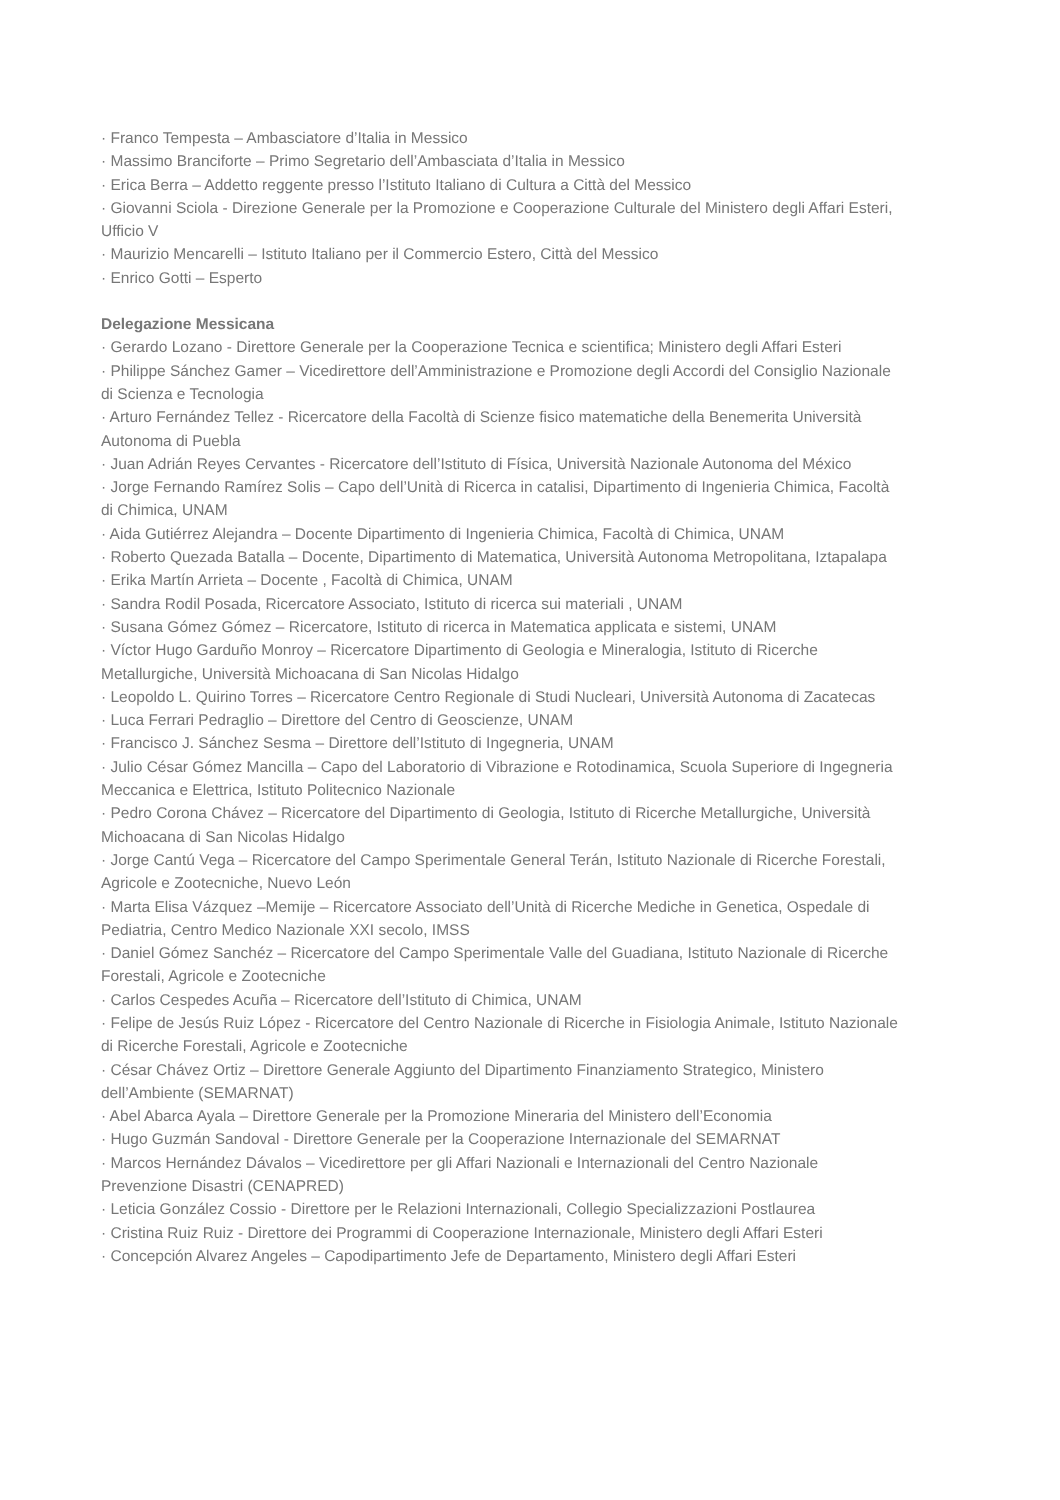· Franco Tempesta – Ambasciatore d’Italia in Messico
· Massimo Branciforte – Primo Segretario dell’Ambasciata d’Italia in Messico
· Erica Berra – Addetto reggente presso l’Istituto Italiano di Cultura a Città del Messico
· Giovanni Sciola - Direzione Generale per la Promozione e Cooperazione Culturale del Ministero degli Affari Esteri, Ufficio V
· Maurizio Mencarelli – Istituto Italiano per il Commercio Estero, Città del Messico
· Enrico Gotti – Esperto
Delegazione Messicana
· Gerardo Lozano - Direttore Generale per la Cooperazione Tecnica e scientifica; Ministero degli Affari Esteri
· Philippe Sánchez Gamer – Vicedirettore dell’Amministrazione e Promozione degli Accordi del Consiglio Nazionale di Scienza e Tecnologia
· Arturo Fernández Tellez - Ricercatore della Facoltà di Scienze fisico matematiche della Benemerita Università Autonoma di Puebla
· Juan Adrián Reyes Cervantes - Ricercatore dell’Istituto di Física, Università Nazionale Autonoma del México
· Jorge Fernando Ramírez Solis – Capo dell’Unità di Ricerca in catalisi, Dipartimento di Ingenieria Chimica, Facoltà di Chimica, UNAM
· Aida Gutiérrez Alejandra – Docente Dipartimento di Ingenieria Chimica, Facoltà di Chimica, UNAM
· Roberto Quezada Batalla – Docente, Dipartimento di Matematica, Università Autonoma Metropolitana, Iztapalapa
· Erika Martín Arrieta – Docente , Facoltà di Chimica, UNAM
· Sandra Rodil Posada, Ricercatore Associato, Istituto di ricerca sui materiali , UNAM
· Susana Gómez Gómez – Ricercatore, Istituto di ricerca in Matematica applicata e sistemi, UNAM
· Víctor Hugo Garduño Monroy – Ricercatore Dipartimento di Geologia e Mineralogia, Istituto di Ricerche Metallurgiche, Università Michoacana di San Nicolas Hidalgo
· Leopoldo L. Quirino Torres – Ricercatore Centro Regionale di Studi Nucleari, Università Autonoma di Zacatecas
· Luca Ferrari Pedraglio – Direttore del Centro di Geoscienze, UNAM
· Francisco J. Sánchez Sesma – Direttore dell’Istituto di Ingegneria, UNAM
· Julio César Gómez Mancilla – Capo del Laboratorio di Vibrazione e Rotodinamica, Scuola Superiore di Ingegneria Meccanica e Elettrica, Istituto Politecnico Nazionale
· Pedro Corona Chávez – Ricercatore del Dipartimento di Geologia, Istituto di Ricerche Metallurgiche, Università Michoacana di San Nicolas Hidalgo
· Jorge Cantú Vega – Ricercatore del Campo Sperimentale General Terán, Istituto Nazionale di Ricerche Forestali, Agricole e Zootecniche, Nuevo León
· Marta Elisa Vázquez –Memije – Ricercatore Associato dell’Unità di Ricerche Mediche in Genetica, Ospedale di Pediatria, Centro Medico Nazionale XXI secolo, IMSS
· Daniel Gómez Sanchéz – Ricercatore del Campo Sperimentale Valle del Guadiana, Istituto Nazionale di Ricerche Forestali, Agricole e Zootecniche
· Carlos Cespedes Acuña – Ricercatore dell’Istituto di Chimica, UNAM
· Felipe de Jesús Ruiz López - Ricercatore del Centro Nazionale di Ricerche in Fisiologia Animale, Istituto Nazionale di Ricerche Forestali, Agricole e Zootecniche
· César Chávez Ortiz – Direttore Generale Aggiunto del Dipartimento Finanziamento Strategico, Ministero dell’Ambiente (SEMARNAT)
· Abel Abarca Ayala – Direttore Generale per la Promozione Mineraria del Ministero dell’Economia
· Hugo Guzmán Sandoval - Direttore Generale per la Cooperazione Internazionale del SEMARNAT
· Marcos Hernández Dávalos – Vicedirettore per gli Affari Nazionali e Internazionali del Centro Nazionale Prevenzione Disastri (CENAPRED)
· Leticia González Cossio - Direttore per le Relazioni Internazionali, Collegio Specializzazioni Postlaurea
· Cristina Ruiz Ruiz - Direttore dei Programmi di Cooperazione Internazionale, Ministero degli Affari Esteri
· Concepción Alvarez Angeles – Capodipartimento Jefe de Departamento, Ministero degli Affari Esteri